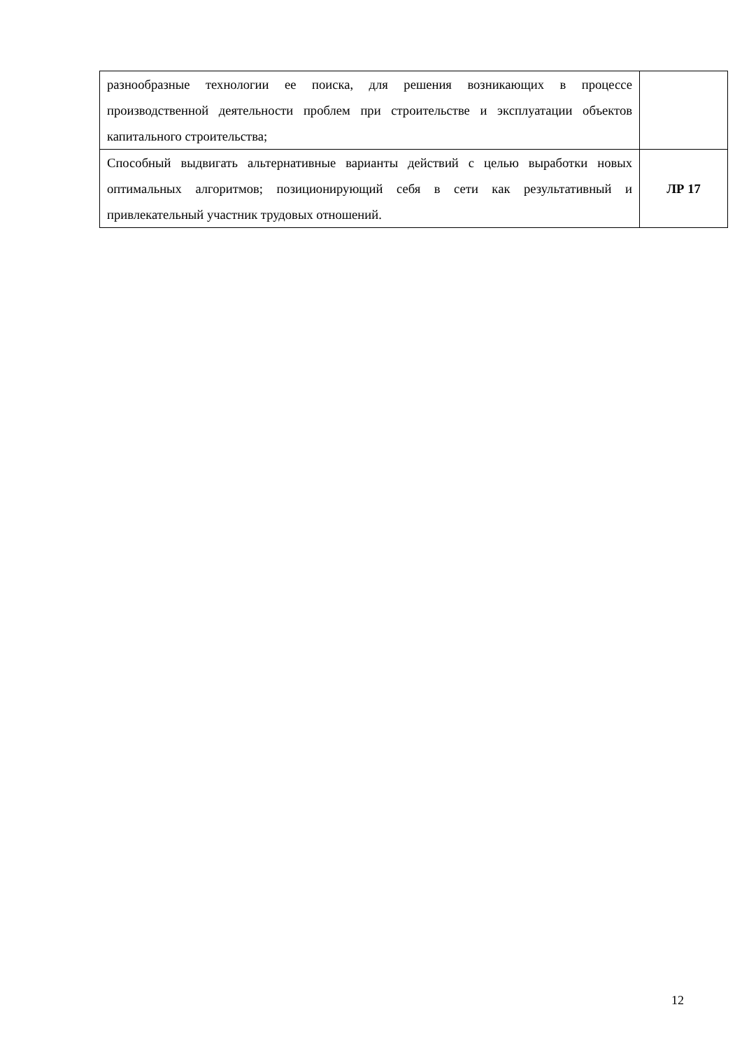| разнообразные технологии ее поиска, для решения возникающих в процессе производственной деятельности проблем при строительстве и эксплуатации объектов капитального строительства; | |
| Способный выдвигать альтернативные варианты действий с целью выработки новых оптимальных алгоритмов; позиционирующий себя в сети как результативный и привлекательный участник трудовых отношений. | ЛР 17 |
12